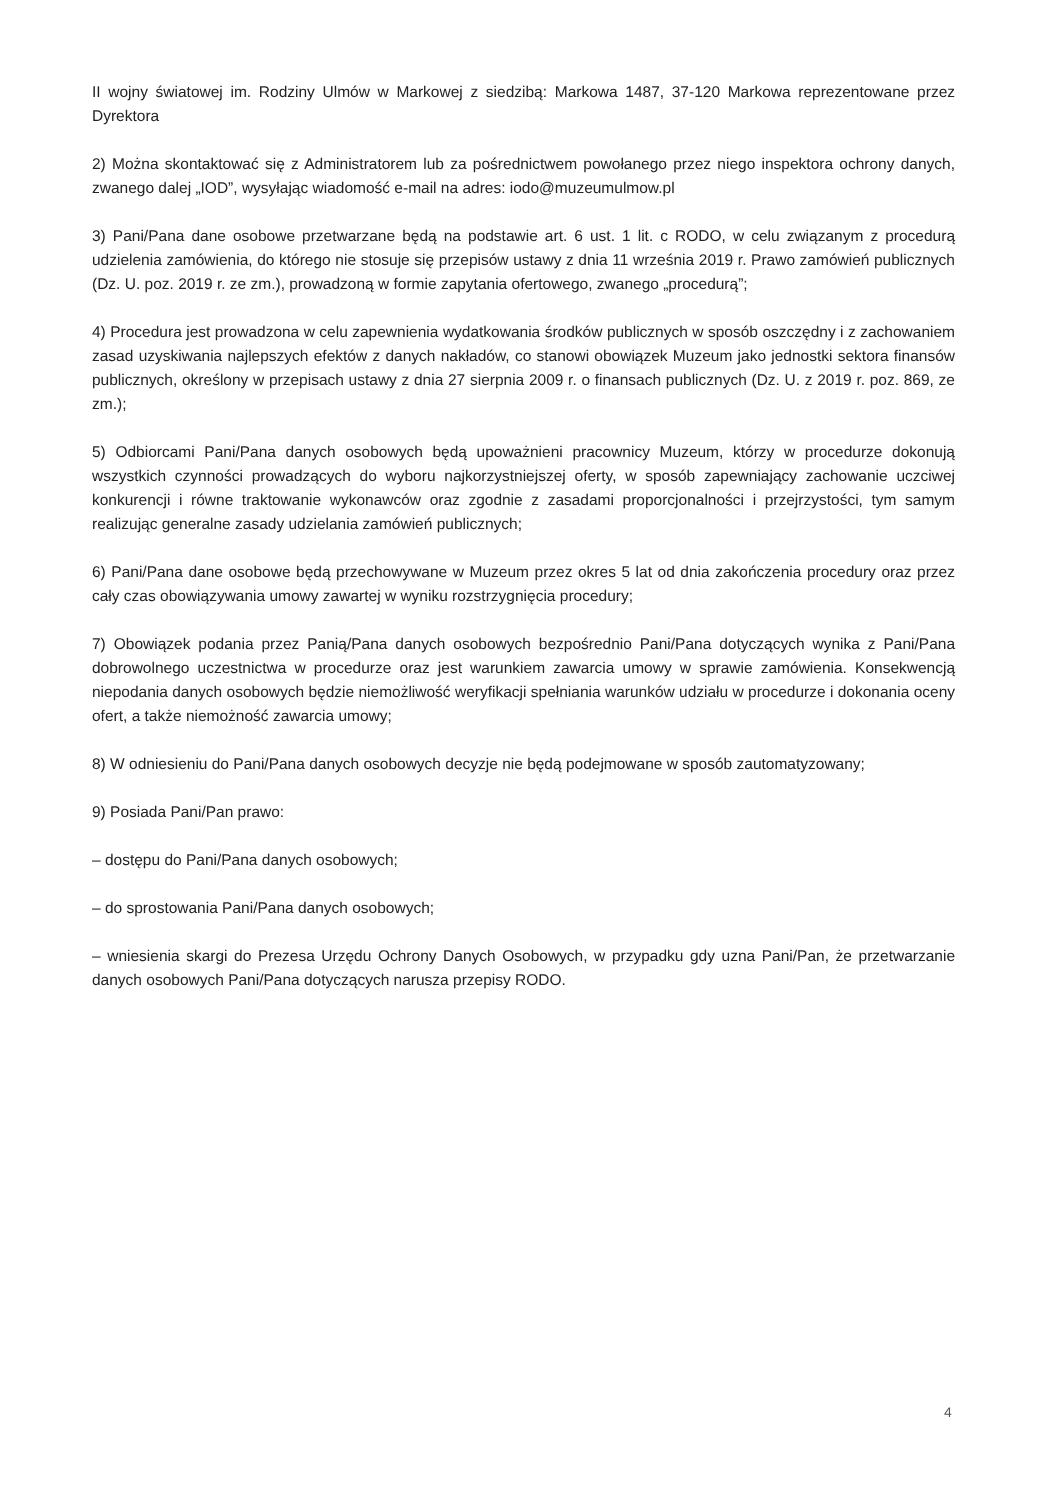II wojny światowej im. Rodziny Ulmów w Markowej z siedzibą: Markowa 1487, 37-120 Markowa reprezentowane przez Dyrektora
2) Można skontaktować się z Administratorem lub za pośrednictwem powołanego przez niego inspektora ochrony danych, zwanego dalej „IOD”, wysyłając wiadomość e-mail na adres: iodo@muzeumulmow.pl
3) Pani/Pana dane osobowe przetwarzane będą na podstawie art. 6 ust. 1 lit. c RODO, w celu związanym z procedurą udzielenia zamówienia, do którego nie stosuje się przepisów ustawy z dnia 11 września 2019 r. Prawo zamówień publicznych (Dz. U. poz. 2019 r. ze zm.), prowadzoną w formie zapytania ofertowego, zwanego „procedurą”;
4) Procedura jest prowadzona w celu zapewnienia wydatkowania środków publicznych w sposób oszczędny i z zachowaniem zasad uzyskiwania najlepszych efektów z danych nakładów, co stanowi obowiązek Muzeum jako jednostki sektora finansów publicznych, określony w przepisach ustawy z dnia 27 sierpnia 2009 r. o finansach publicznych (Dz. U. z 2019 r. poz. 869, ze zm.);
5) Odbiorcami Pani/Pana danych osobowych będą upoważnieni pracownicy Muzeum, którzy w procedurze dokonują wszystkich czynności prowadzących do wyboru najkorzystniejszej oferty, w sposób zapewniający zachowanie uczciwej konkurencji i równe traktowanie wykonawców oraz zgodnie z zasadami proporcjonalności i przejrzystości, tym samym realizując generalne zasady udzielania zamówień publicznych;
6) Pani/Pana dane osobowe będą przechowywane w Muzeum przez okres 5 lat od dnia zakończenia procedury oraz przez cały czas obowiązywania umowy zawartej w wyniku rozstrzygnięcia procedury;
7) Obowiązek podania przez Panią/Pana danych osobowych bezpośrednio Pani/Pana dotyczących wynika z Pani/Pana dobrowolnego uczestnictwa w procedurze oraz jest warunkiem zawarcia umowy w sprawie zamówienia. Konsekwencją niepodania danych osobowych będzie niemożliwość weryfikacji spełniania warunków udziału w procedurze i dokonania oceny ofert, a także niemożność zawarcia umowy;
8) W odniesieniu do Pani/Pana danych osobowych decyzje nie będą podejmowane w sposób zautomatyzowany;
9) Posiada Pani/Pan prawo:
– dostępu do Pani/Pana danych osobowych;
– do sprostowania Pani/Pana danych osobowych;
– wniesienia skargi do Prezesa Urzędu Ochrony Danych Osobowych, w przypadku gdy uzna Pani/Pan, że przetwarzanie danych osobowych Pani/Pana dotyczących narusza przepisy RODO.
4